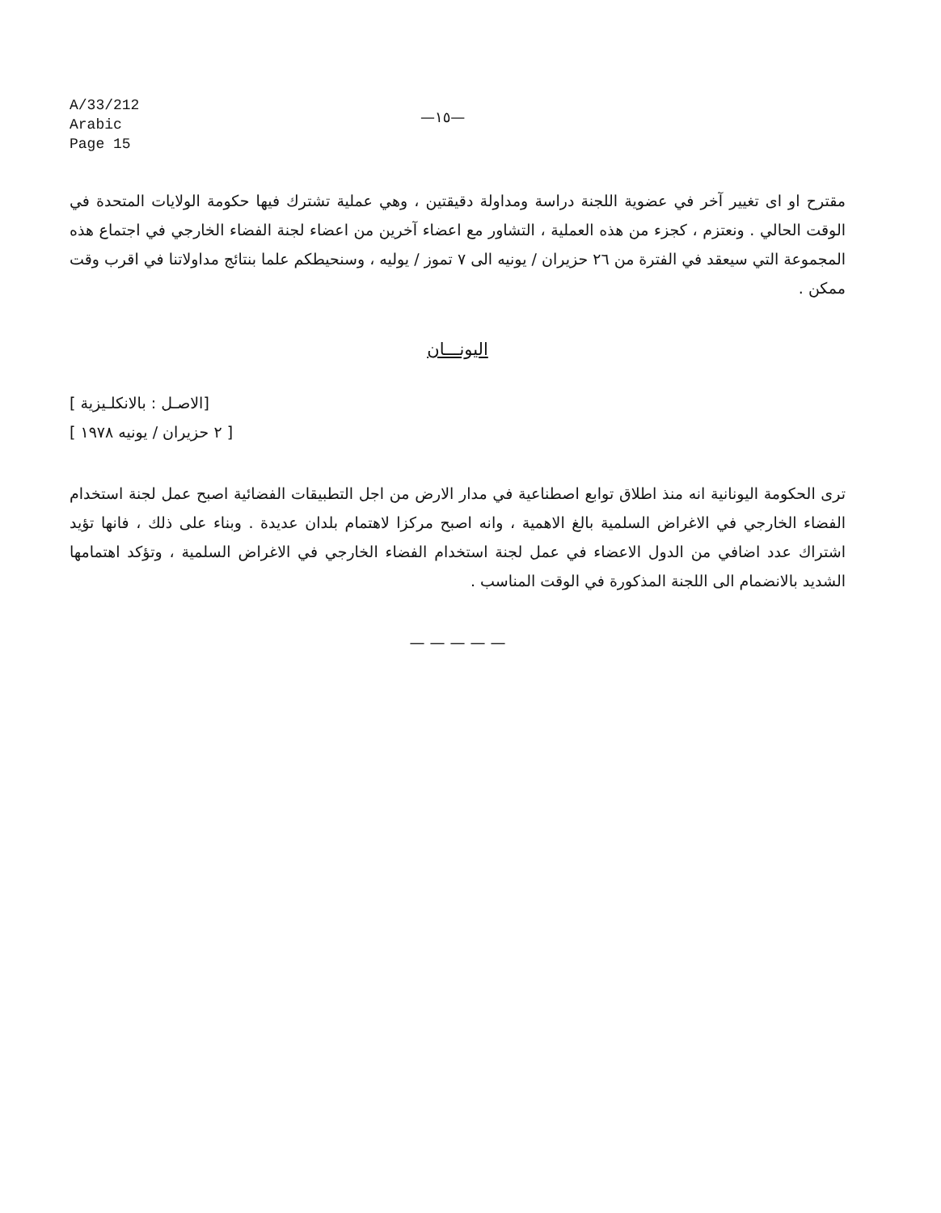A/33/212
Arabic
Page 15
—١٥—
مقترح او اى تغيير آخر في عضوية اللجنة دراسة ومداولة دقيقتين ، وهي عملية تشترك فيها حكومة الولايات المتحدة في الوقت الحالي . ونعتزم ، كجزء من هذه العملية ، التشاور مع اعضاء آخرين من اعضاء لجنة الفضاء الخارجي في اجتماع هذه المجموعة التي سيعقد في الفترة من ٢٦ حزيران / يونيه الى ٧ تموز / يوليه ، وسنحيطكم علما بنتائج مداولاتنا في اقرب وقت ممكن .
اليونـــان
[الاصـل : بالانكلـيزية ]
[ ٢ حزيران / يونيه ١٩٧٨ ]
ترى الحكومة اليونانية انه منذ اطلاق توابع اصطناعية في مدار الارض من اجل التطبيقات الفضائية اصبح عمل لجنة استخدام الفضاء الخارجي في الاغراض السلمية بالغ الاهمية ، وانه اصبح مركزا لاهتمام بلدان عديدة . وبناء على ذلك ، فانها تؤيد اشتراك عدد اضافي من الدول الاعضاء في عمل لجنة استخدام الفضاء الخارجي في الاغراض السلمية ، وتؤكد اهتمامها الشديد بالانضمام الى اللجنة المذكورة في الوقت المناسب .
— — — — —